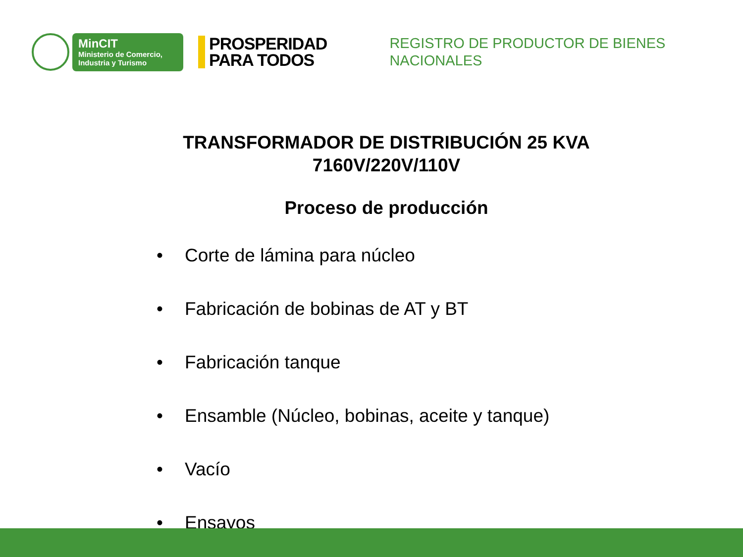MinCIT
Ministerio de Comercio,
Industria y Turismo
PROSPERIDAD
PARA TODOS
REGISTRO DE PRODUCTOR DE BIENES
NACIONALES
TRANSFORMADOR DE DISTRIBUCIÓN 25 KVA
7160V/220V/110V
Proceso de producción
• Corte de lámina para núcleo
• Fabricación de bobinas de AT y BT
• Fabricación tanque
• Ensamble (Núcleo, bobinas, aceite y tanque)
• Vacío
• Ensayos